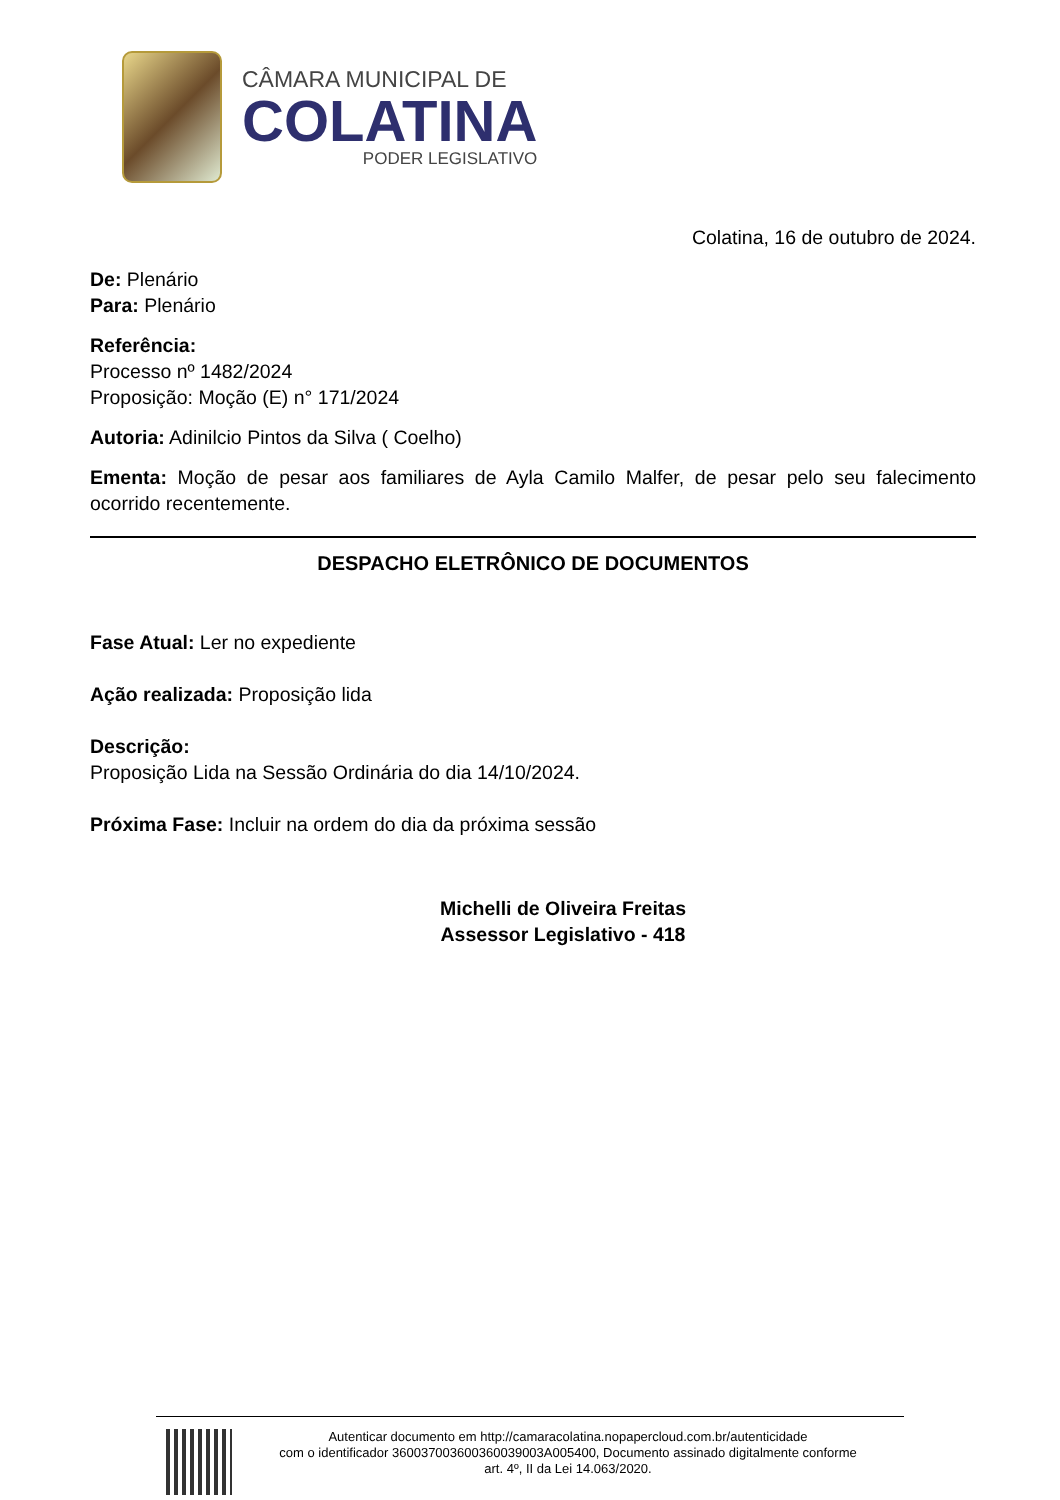CÂMARA MUNICIPAL DE
COLATINA
PODER LEGISLATIVO
Colatina, 16 de outubro de 2024.
De: Plenário
Para: Plenário
Referência:
Processo nº 1482/2024
Proposição: Moção (E) n° 171/2024
Autoria: Adinilcio Pintos da Silva ( Coelho)
Ementa: Moção de pesar aos familiares de Ayla Camilo Malfer, de pesar pelo seu falecimento ocorrido recentemente.
DESPACHO ELETRÔNICO DE DOCUMENTOS
Fase Atual: Ler no expediente
Ação realizada: Proposição lida
Descrição:
Proposição Lida na Sessão Ordinária do dia 14/10/2024.
Próxima Fase: Incluir na ordem do dia da próxima sessão
Michelli de Oliveira Freitas
Assessor Legislativo - 418
Autenticar documento em http://camaracolatina.nopapercloud.com.br/autenticidade
com o identificador 360037003600360039003A005400, Documento assinado digitalmente conforme
art. 4º, II da Lei 14.063/2020.